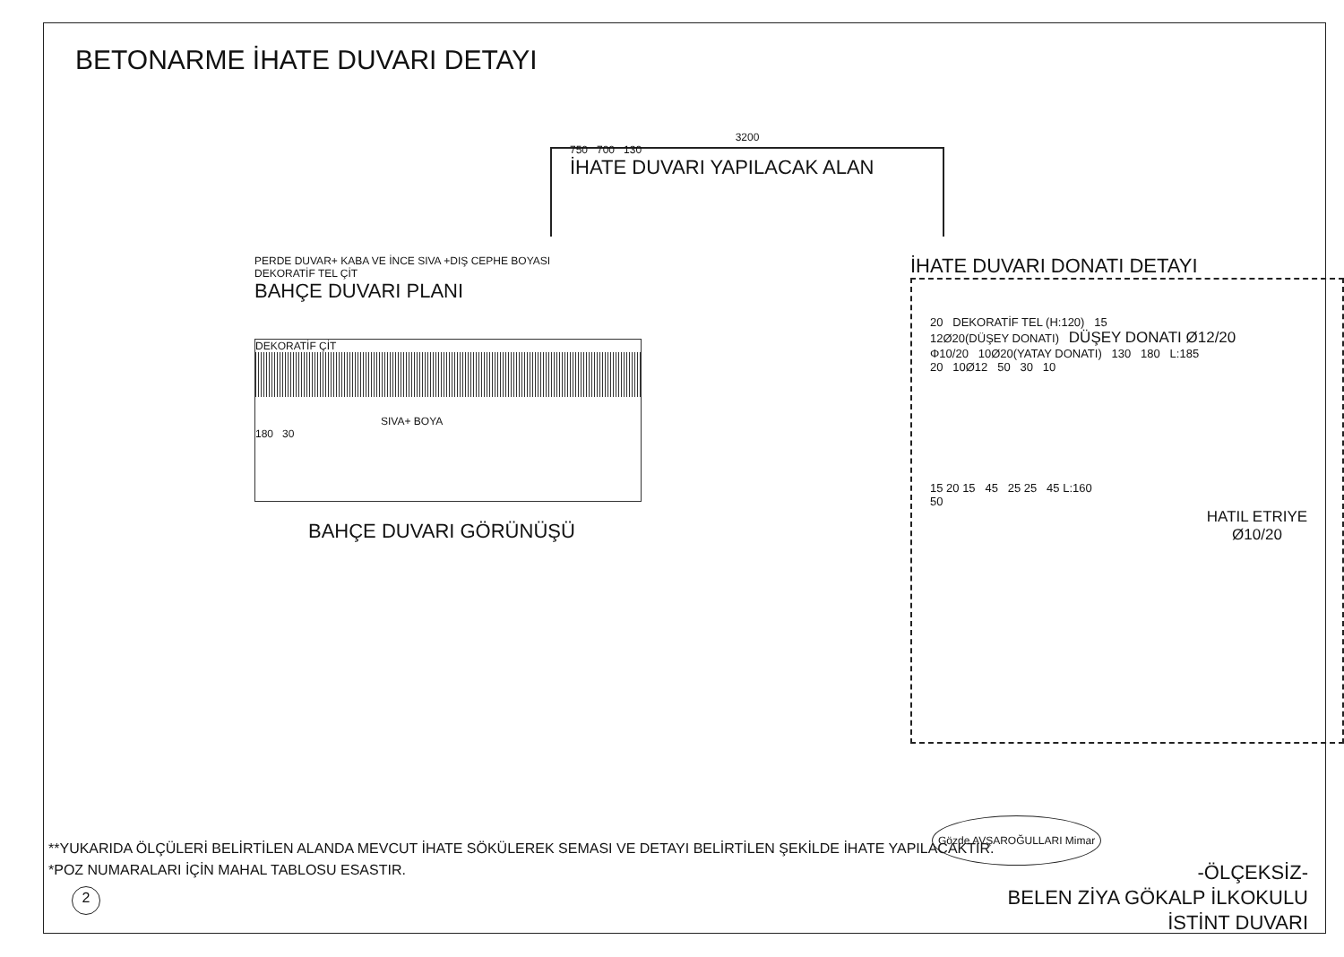BETONARME İHATE DUVARI DETAYI
3200
750 700 130
İHATE DUVARI YAPILACAK ALAN
PERDE DUVAR+ KABA VE İNCE SIVA +DIŞ CEPHE BOYASI
DEKORATİF TEL ÇİT
BAHÇE DUVARI PLANI
DEKORATİF ÇİT
SIVA+ BOYA
180 30
BAHÇE DUVARI GÖRÜNÜŞÜ
İHATE DUVARI DONATI DETAYI
20 DEKORATİF TEL (H:120) 15
12Ø20(DÜŞEY DONATI) DÜŞEY DONATI Ø12/20
Φ10/20 10Ø20(YATAY DONATI) 130 180 L:185
20 10Ø12 50 30 10
15 20 15 45 25 25 45 L:160
50
HATIL ETRIYE
Ø10/20
**YUKARIDA ÖLÇÜLERİ BELİRTİLEN ALANDA MEVCUT İHATE SÖKÜLEREK SEMASI VE DETAYI BELİRTİLEN ŞEKİLDE İHATE YAPILACAKTIR.
*POZ NUMARALARI İÇİN MAHAL TABLOSU ESASTIR.
2
Gözde AVŞAROĞULLARI Mimar
-ÖLÇEKSİZ-
BELEN ZİYA GÖKALP İLKOKULU
İSTİNT DUVARI